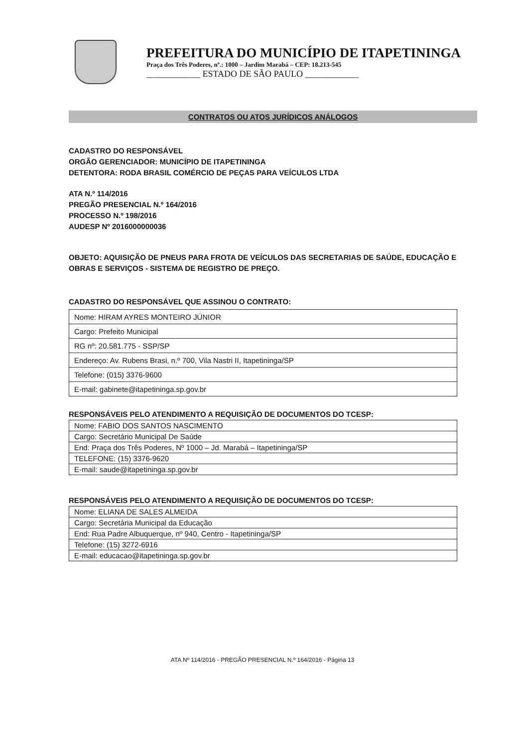PREFEITURA DO MUNICÍPIO DE ITAPETININGA
Praça dos Três Poderes, nº.: 1000 – Jardim Marabá – CEP: 18.213-545
____________ ESTADO DE SÃO PAULO ____________
CONTRATOS OU ATOS JURÍDICOS ANÁLOGOS
CADASTRO DO RESPONSÁVEL
ORGÃO GERENCIADOR: MUNICÍPIO DE ITAPETININGA
DETENTORA: RODA BRASIL COMÉRCIO DE PEÇAS PARA VEÍCULOS LTDA
ATA N.º 114/2016
PREGÃO PRESENCIAL N.º 164/2016
PROCESSO N.º 198/2016
AUDESP Nº 2016000000036
OBJETO: AQUISIÇÃO DE PNEUS PARA FROTA DE VEÍCULOS DAS SECRETARIAS DE SAÚDE, EDUCAÇÃO E OBRAS E SERVIÇOS - SISTEMA DE REGISTRO DE PREÇO.
CADASTRO DO RESPONSÁVEL QUE ASSINOU O CONTRATO:
| Nome: HIRAM AYRES MONTEIRO JÚNIOR |
| Cargo: Prefeito Municipal |
| RG nº: 20.581.775 - SSP/SP |
| Endereço: Av. Rubens Brasi, n.º 700, Vila Nastri II, Itapetininga/SP |
| Telefone: (015) 3376-9600 |
| E-mail: gabinete@itapetininga.sp.gov.br |
RESPONSÁVEIS PELO ATENDIMENTO A REQUISIÇÃO DE DOCUMENTOS DO TCESP:
| Nome: FABIO DOS SANTOS NASCIMENTO |
| Cargo: Secretário Municipal De Saúde |
| End: Praça dos Três Poderes, Nº 1000 – Jd. Marabá – Itapetininga/SP |
| TELEFONE: (15) 3376-9620 |
| E-mail: saude@itapetininga.sp.gov.br |
RESPONSÁVEIS PELO ATENDIMENTO A REQUISIÇÃO DE DOCUMENTOS DO TCESP:
| Nome: ELIANA DE SALES ALMEIDA |
| Cargo: Secretária Municipal da Educação |
| End: Rua Padre Albuquerque, nº 940, Centro - Itapetininga/SP |
| Telefone: (15) 3272-6916 |
| E-mail: educacao@itapetininga.sp.gov.br |
ATA Nº 114/2016 - PREGÃO PRESENCIAL N.º 164/2016 - Página 13